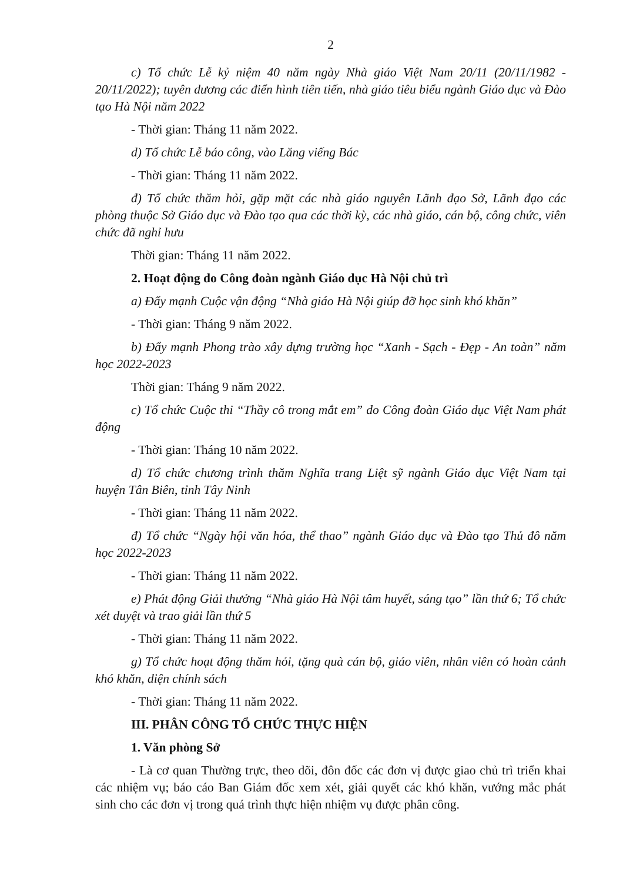2
c) Tổ chức Lễ kỷ niệm 40 năm ngày Nhà giáo Việt Nam 20/11 (20/11/1982 - 20/11/2022); tuyên dương các điển hình tiên tiến, nhà giáo tiêu biểu ngành Giáo dục và Đào tạo Hà Nội năm 2022
- Thời gian: Tháng 11 năm 2022.
d) Tổ chức Lễ báo công, vào Lăng viếng Bác
- Thời gian: Tháng 11 năm 2022.
đ) Tổ chức thăm hỏi, gặp mặt các nhà giáo nguyên Lãnh đạo Sở, Lãnh đạo các phòng thuộc Sở Giáo dục và Đào tạo qua các thời kỳ, các nhà giáo, cán bộ, công chức, viên chức đã nghỉ hưu
Thời gian: Tháng 11 năm 2022.
2. Hoạt động do Công đoàn ngành Giáo dục Hà Nội chủ trì
a) Đẩy mạnh Cuộc vận động “Nhà giáo Hà Nội giúp đỡ học sinh khó khăn”
- Thời gian: Tháng 9 năm 2022.
b) Đẩy mạnh Phong trào xây dựng trường học “Xanh - Sạch - Đẹp - An toàn” năm học 2022-2023
Thời gian: Tháng 9 năm 2022.
c) Tổ chức Cuộc thi “Thầy cô trong mắt em” do Công đoàn Giáo dục Việt Nam phát động
- Thời gian: Tháng 10 năm 2022.
d) Tổ chức chương trình thăm Nghĩa trang Liệt sỹ ngành Giáo dục Việt Nam tại huyện Tân Biên, tỉnh Tây Ninh
- Thời gian: Tháng 11 năm 2022.
đ) Tổ chức “Ngày hội văn hóa, thể thao” ngành Giáo dục và Đào tạo Thủ đô năm học 2022-2023
- Thời gian: Tháng 11 năm 2022.
e) Phát động Giải thưởng “Nhà giáo Hà Nội tâm huyết, sáng tạo” lần thứ 6; Tổ chức xét duyệt và trao giải lần thứ 5
- Thời gian: Tháng 11 năm 2022.
g) Tổ chức hoạt động thăm hỏi, tặng quà cán bộ, giáo viên, nhân viên có hoàn cảnh khó khăn, diện chính sách
- Thời gian: Tháng 11 năm 2022.
III. PHÂN CÔNG TỔ CHỨC THỰC HIỆN
1. Văn phòng Sở
- Là cơ quan Thường trực, theo dõi, đôn đốc các đơn vị được giao chủ trì triển khai các nhiệm vụ; báo cáo Ban Giám đốc xem xét, giải quyết các khó khăn, vướng mắc phát sinh cho các đơn vị trong quá trình thực hiện nhiệm vụ được phân công.